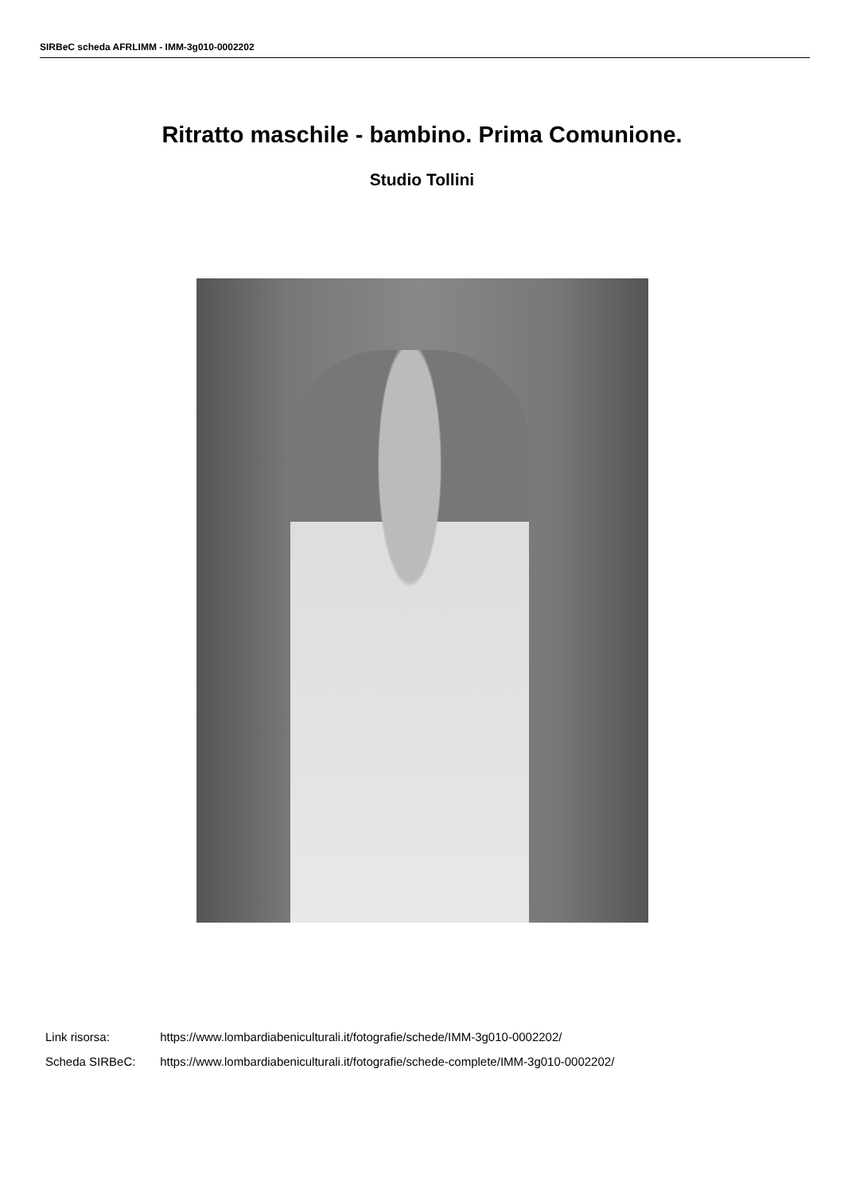SIRBeC scheda AFRLIMM - IMM-3g010-0002202
Ritratto maschile - bambino. Prima Comunione.
Studio Tollini
Link risorsa: https://www.lombardiabeniculturali.it/fotografie/schede/IMM-3g010-0002202/
Scheda SIRBeC: https://www.lombardiabeniculturali.it/fotografie/schede-complete/IMM-3g010-0002202/